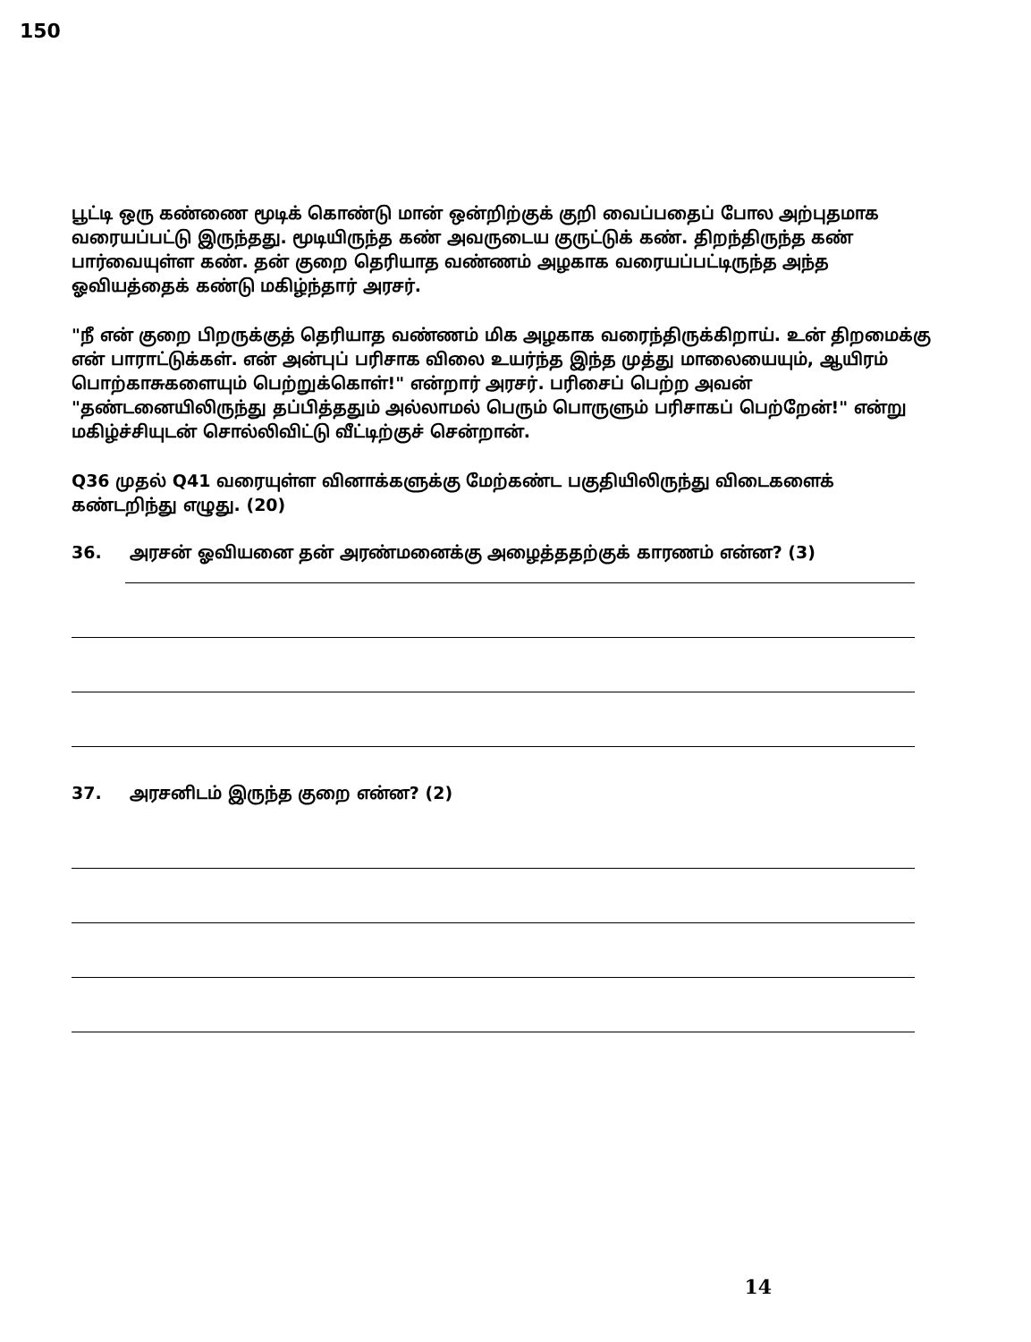150
பூட்டி ஒரு கண்ணை மூடிக் கொண்டு மான் ஒன்றிற்குக் குறி வைப்பதைப் போல அற்புதமாக வரையப்பட்டு இருந்தது. மூடியிருந்த கண் அவருடைய குருட்டுக் கண். திறந்திருந்த கண் பார்வையுள்ள கண். தன் குறை தெரியாத வண்ணம் அழகாக வரையப்பட்டிருந்த அந்த ஓவியத்தைக் கண்டு மகிழ்ந்தார் அரசர்.
"நீ என் குறை பிறருக்குத் தெரியாத வண்ணம் மிக அழகாக வரைந்திருக்கிறாய். உன் திறமைக்கு என் பாராட்டுக்கள். என் அன்புப் பரிசாக விலை உயர்ந்த இந்த முத்து மாலையையும், ஆயிரம் பொற்காசுகளையும் பெற்றுக்கொள்!" என்றார் அரசர். பரிசைப் பெற்ற அவன் "தண்டனையிலிருந்து தப்பித்ததும் அல்லாமல் பெரும் பொருளும் பரிசாகப் பெற்றேன்!" என்று மகிழ்ச்சியுடன் சொல்லிவிட்டு வீட்டிற்குச் சென்றான்.
Q36 முதல் Q41 வரையுள்ள வினாக்களுக்கு மேற்கண்ட பகுதியிலிருந்து விடைகளைக் கண்டறிந்து எழுது. (20)
36. அரசன் ஓவியனை தன் அரண்மனைக்கு அழைத்ததற்குக் காரணம் என்ன? (3)
37. அரசனிடம் இருந்த குறை என்ன? (2)
14